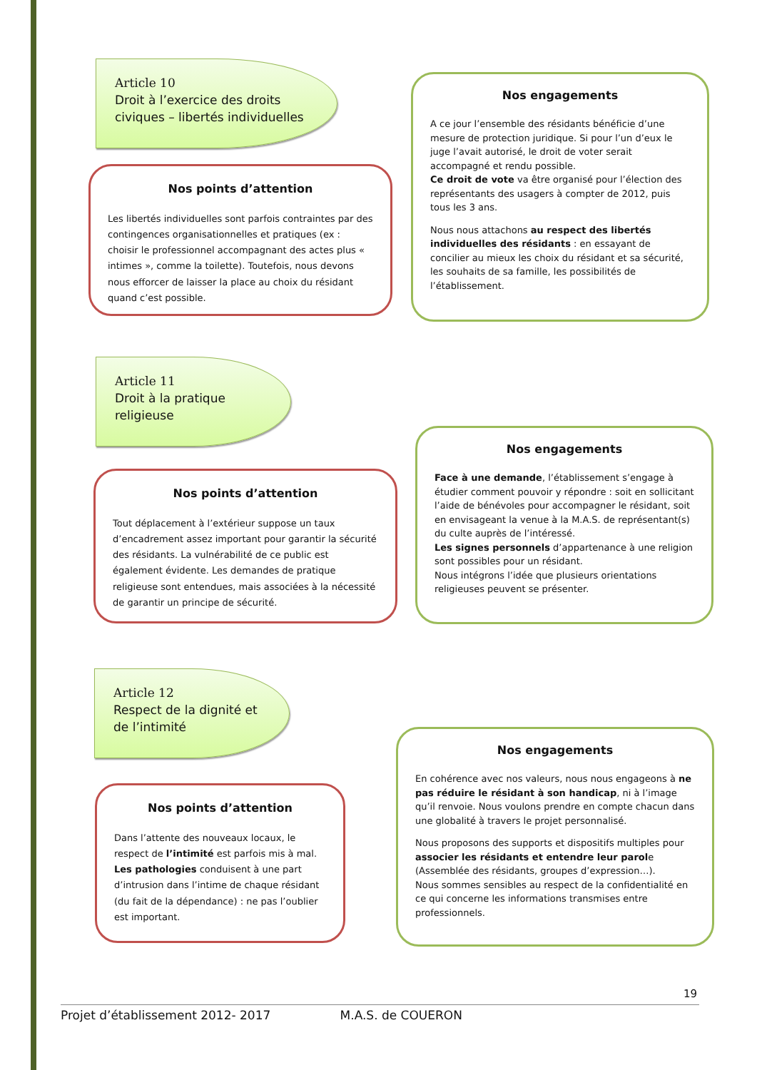Article 10
Droit à l’exercice des droits civiques – libertés individuelles
Nos engagements
A ce jour l’ensemble des résidants bénéficie d’une mesure de protection juridique. Si pour l’un d’eux le juge l’avait autorisé, le droit de voter serait accompagné et rendu possible.
Ce droit de vote va être organisé pour l’élection des représentants des usagers à compter de 2012, puis tous les 3 ans.
Nous nous attachons au respect des libertés individuelles des résidants : en essayant de concilier au mieux les choix du résidant et sa sécurité, les souhaits de sa famille, les possibilités de l’établissement.
Nos points d’attention
Les libertés individuelles sont parfois contraintes par des contingences organisationnelles et pratiques (ex : choisir le professionnel accompagnant des actes plus « intimes », comme la toilette). Toutefois, nous devons nous efforcer de laisser la place au choix du résidant quand c’est possible.
Nos engagements
Face à une demande, l’établissement s’engage à étudier comment pouvoir y répondre : soit en sollicitant l’aide de bénévoles pour accompagner le résidant, soit en envisageant la venue à la M.A.S. de représentant(s) du culte auprès de l’intéressé.
Les signes personnels d’appartenance à une religion sont possibles pour un résidant.
Nous intégrons l’idée que plusieurs orientations religieuses peuvent se présenter.
Article 11
Droit à la pratique religieuse
Nos points d’attention
Tout déplacement à l’extérieur suppose un taux d’encadrement assez important pour garantir la sécurité des résidants. La vulnérabilité de ce public est également évidente. Les demandes de pratique religieuse sont entendues, mais associées à la nécessité de garantir un principe de sécurité.
Article 12
Respect de la dignité et de l’intimité
Nos engagements
En cohérence avec nos valeurs, nous nous engageons à ne pas réduire le résidant à son handicap, ni à l’image qu’il renvoie. Nous voulons prendre en compte chacun dans une globalité à travers le projet personnalisé.
Nous proposons des supports et dispositifs multiples pour associer les résidants et entendre leur parole (Assemblée des résidants, groupes d’expression…).
Nous sommes sensibles au respect de la confidentialité en ce qui concerne les informations transmises entre professionnels.
Nos points d’attention
Dans l’attente des nouveaux locaux, le respect de l’intimité est parfois mis à mal.
Les pathologies conduisent à une part d’intrusion dans l’intime de chaque résidant (du fait de la dépendance) : ne pas l’oublier est important.
19
Projet d’établissement 2012- 2017 M.A.S. de COUERON